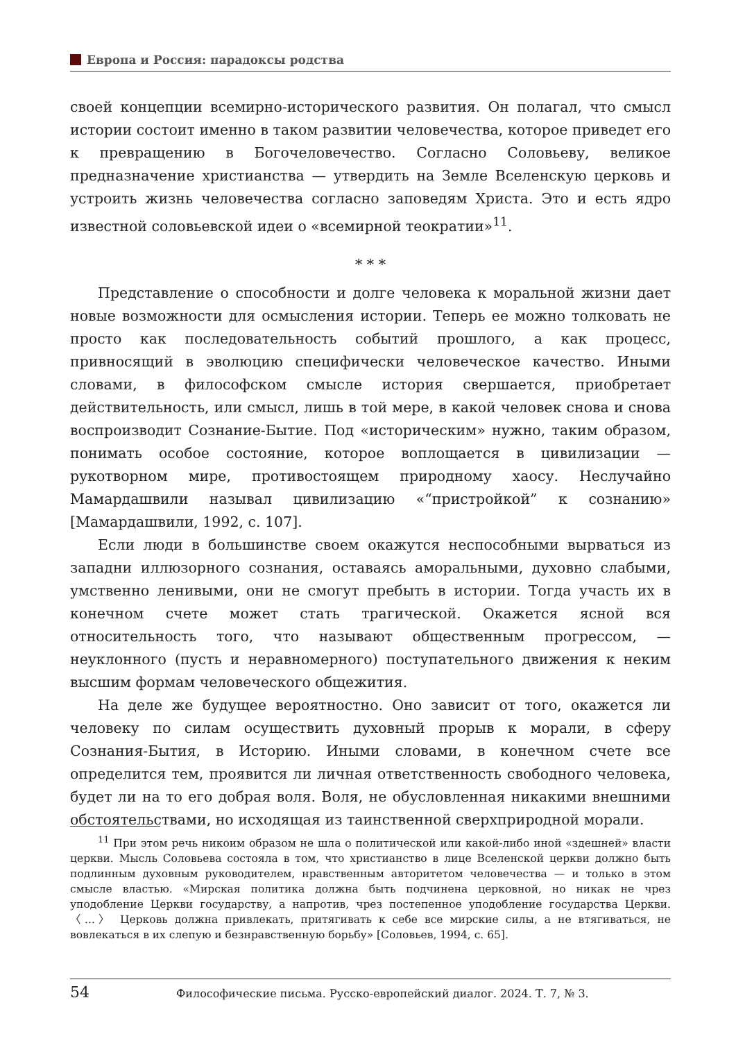Европа и Россия: парадоксы родства
своей концепции всемирно-исторического развития. Он полагал, что смысл истории состоит именно в таком развитии человечества, которое приведет его к превращению в Богочеловечество. Согласно Соловьеву, великое предназначение христианства — утвердить на Земле Вселенскую церковь и устроить жизнь человечества согласно заповедям Христа. Это и есть ядро известной соловьевской идеи о «всемирной теократии»<sup>11</sup>.
* * *
Представление о способности и долге человека к моральной жизни дает новые возможности для осмысления истории. Теперь ее можно толковать не просто как последовательность событий прошлого, а как процесс, привносящий в эволюцию специфически человеческое качество. Иными словами, в философском смысле история свершается, приобретает действительность, или смысл, лишь в той мере, в какой человек снова и снова воспроизводит Сознание-Бытие. Под «историческим» нужно, таким образом, понимать особое состояние, которое воплощается в цивилизации — рукотворном мире, противостоящем природному хаосу. Неслучайно Мамардашвили называл цивилизацию «“пристройкой” к сознанию» [Мамардашвили, 1992, с. 107].
Если люди в большинстве своем окажутся неспособными вырваться из западни иллюзорного сознания, оставаясь аморальными, духовно слабыми, умственно ленивыми, они не смогут пребыть в истории. Тогда участь их в конечном счете может стать трагической. Окажется ясной вся относительность того, что называют общественным прогрессом, — неуклонного (пусть и неравномерного) поступательного движения к неким высшим формам человеческого общежития.
На деле же будущее вероятностно. Оно зависит от того, окажется ли человеку по силам осуществить духовный прорыв к морали, в сферу Сознания-Бытия, в Историю. Иными словами, в конечном счете все определится тем, проявится ли личная ответственность свободного человека, будет ли на то его добрая воля. Воля, не обусловленная никакими внешними обстоятельствами, но исходящая из таинственной сверхприродной морали.
<sup>11</sup> При этом речь никоим образом не шла о политической или какой-либо иной «здешней» власти церкви. Мысль Соловьева состояла в том, что христианство в лице Вселенской церкви должно быть подлинным духовным руководителем, нравственным авторитетом человечества — и только в этом смысле властью. «Мирская политика должна быть подчинена церковной, но никак не чрез уподобление Церкви государству, а напротив, чрез постепенное уподобление государства Церкви. 〈...〉 Церковь должна привлекать, притягивать к себе все мирские силы, а не втягиваться, не вовлекаться в их слепую и безнравственную борьбу» [Соловьев, 1994, с. 65].
54 Философические письма. Русско-европейский диалог. 2024. Т. 7, № 3.